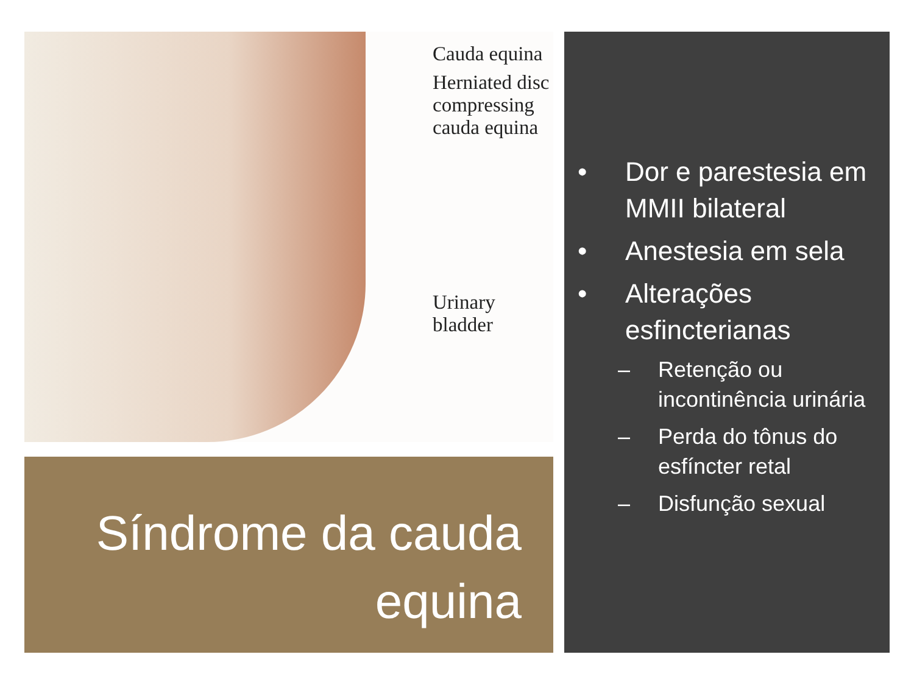Cauda equina
Herniated disc
compressing
cauda equina
Urinary bladder
Síndrome da cauda
equina
• Dor e parestesia em MMII bilateral
• Anestesia em sela
• Alterações esfincterianas
– Retenção ou incontinência urinária
– Perda do tônus do esfíncter retal
– Disfunção sexual